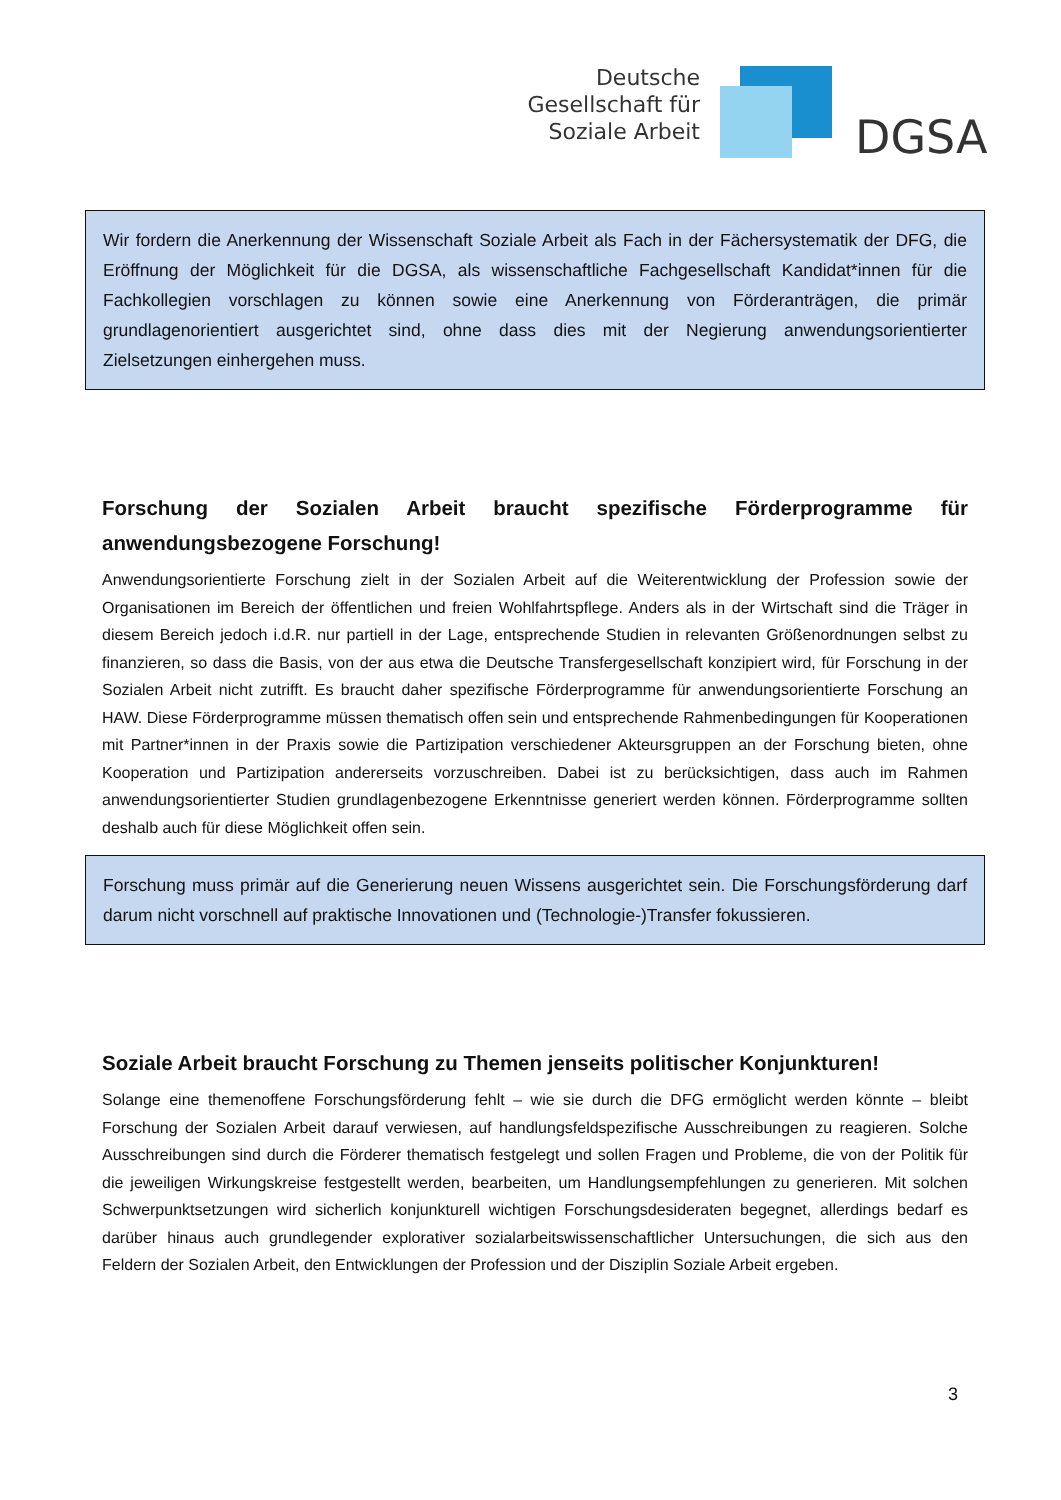Deutsche
Gesellschaft für
Soziale Arbeit
DGSA
Wir fordern die Anerkennung der Wissenschaft Soziale Arbeit als Fach in der Fächersystematik der DFG, die Eröffnung der Möglichkeit für die DGSA, als wissenschaftliche Fachgesellschaft Kandidat*innen für die Fachkollegien vorschlagen zu können sowie eine Anerkennung von Förderanträgen, die primär grundlagenorientiert ausgerichtet sind, ohne dass dies mit der Negierung anwendungsorientierter Zielsetzungen einhergehen muss.
Forschung der Sozialen Arbeit braucht spezifische Förderprogramme für anwendungsbezogene Forschung!
Anwendungsorientierte Forschung zielt in der Sozialen Arbeit auf die Weiterentwicklung der Profession sowie der Organisationen im Bereich der öffentlichen und freien Wohlfahrtspflege. Anders als in der Wirtschaft sind die Träger in diesem Bereich jedoch i.d.R. nur partiell in der Lage, entsprechende Studien in relevanten Größenordnungen selbst zu finanzieren, so dass die Basis, von der aus etwa die Deutsche Transfergesellschaft konzipiert wird, für Forschung in der Sozialen Arbeit nicht zutrifft. Es braucht daher spezifische Förderprogramme für anwendungsorientierte Forschung an HAW. Diese Förderprogramme müssen thematisch offen sein und entsprechende Rahmenbedingungen für Kooperationen mit Partner*innen in der Praxis sowie die Partizipation verschiedener Akteursgruppen an der Forschung bieten, ohne Kooperation und Partizipation andererseits vorzuschreiben. Dabei ist zu berücksichtigen, dass auch im Rahmen anwendungsorientierter Studien grundlagenbezogene Erkenntnisse generiert werden können. Förderprogramme sollten deshalb auch für diese Möglichkeit offen sein.
Forschung muss primär auf die Generierung neuen Wissens ausgerichtet sein. Die Forschungsförderung darf darum nicht vorschnell auf praktische Innovationen und (Technologie-)Transfer fokussieren.
Soziale Arbeit braucht Forschung zu Themen jenseits politischer Konjunkturen!
Solange eine themenoffene Forschungsförderung fehlt – wie sie durch die DFG ermöglicht werden könnte – bleibt Forschung der Sozialen Arbeit darauf verwiesen, auf handlungsfeldspezifische Ausschreibungen zu reagieren. Solche Ausschreibungen sind durch die Förderer thematisch festgelegt und sollen Fragen und Probleme, die von der Politik für die jeweiligen Wirkungskreise festgestellt werden, bearbeiten, um Handlungsempfehlungen zu generieren. Mit solchen Schwerpunktsetzungen wird sicherlich konjunkturell wichtigen Forschungsdesideraten begegnet, allerdings bedarf es darüber hinaus auch grundlegender explorativer sozialarbeitswissenschaftlicher Untersuchungen, die sich aus den Feldern der Sozialen Arbeit, den Entwicklungen der Profession und der Disziplin Soziale Arbeit ergeben.
3